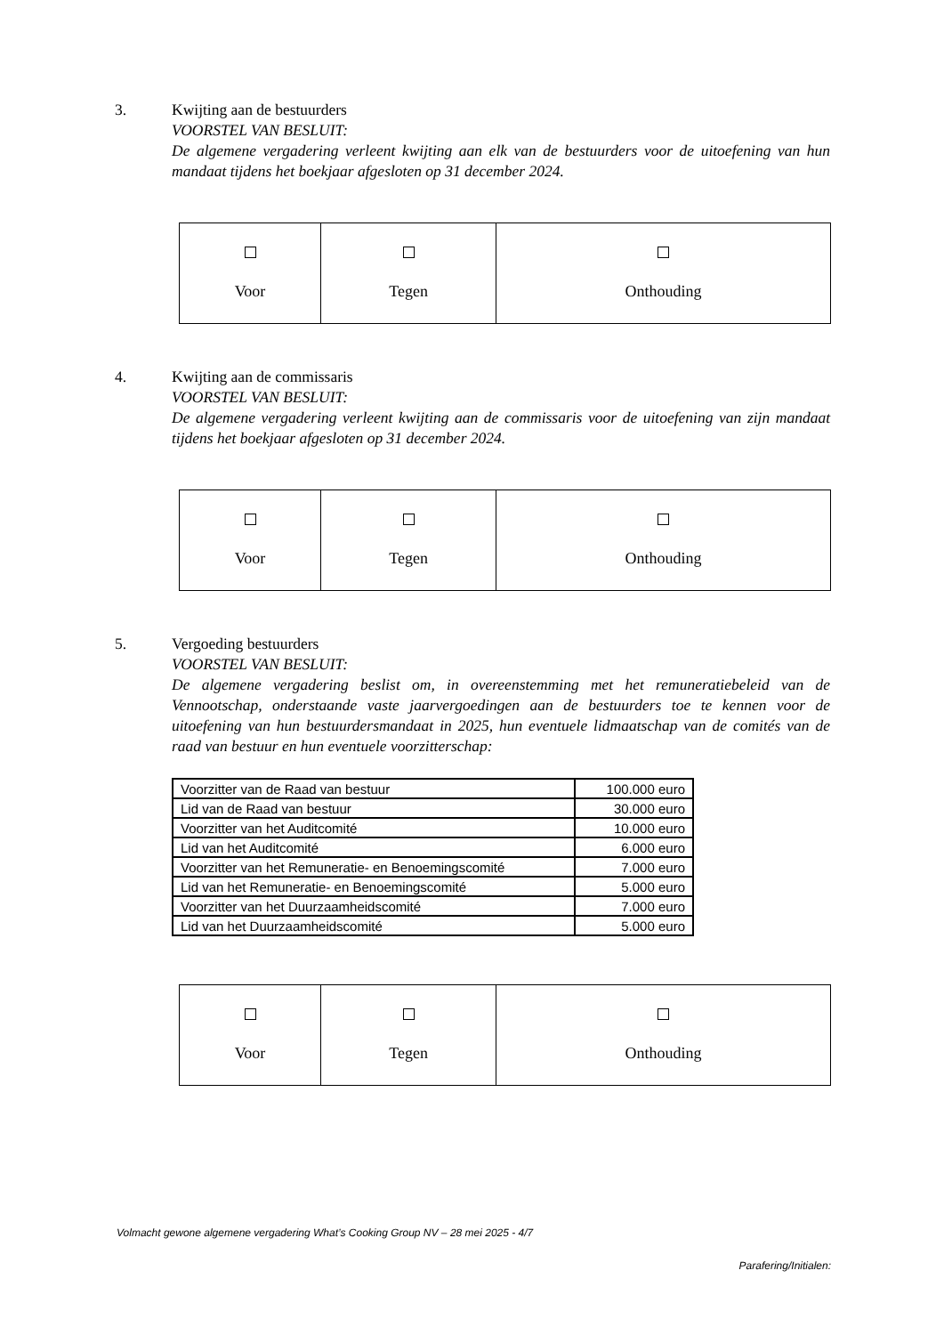3. Kwijting aan de bestuurders
VOORSTEL VAN BESLUIT:
De algemene vergadering verleent kwijting aan elk van de bestuurders voor de uitoefening van hun mandaat tijdens het boekjaar afgesloten op 31 december 2024.
| Voor | Tegen | Onthouding |
4. Kwijting aan de commissaris
VOORSTEL VAN BESLUIT:
De algemene vergadering verleent kwijting aan de commissaris voor de uitoefening van zijn mandaat tijdens het boekjaar afgesloten op 31 december 2024.
| Voor | Tegen | Onthouding |
5. Vergoeding bestuurders
VOORSTEL VAN BESLUIT:
De algemene vergadering beslist om, in overeenstemming met het remuneratiebeleid van de Vennootschap, onderstaande vaste jaarvergoedingen aan de bestuurders toe te kennen voor de uitoefening van hun bestuurdersmandaat in 2025, hun eventuele lidmaatschap van de comités van de raad van bestuur en hun eventuele voorzitterschap:
| Voorzitter van de Raad van bestuur | 100.000 euro |
| Lid van de Raad van bestuur | 30.000 euro |
| Voorzitter van het Auditcomité | 10.000 euro |
| Lid van het Auditcomité | 6.000 euro |
| Voorzitter van het Remuneratie- en Benoemingscomité | 7.000 euro |
| Lid van het Remuneratie- en Benoemingscomité | 5.000 euro |
| Voorzitter van het Duurzaamheidscomité | 7.000 euro |
| Lid van het Duurzaamheidscomité | 5.000 euro |
| Voor | Tegen | Onthouding |
Volmacht gewone algemene vergadering What’s Cooking Group NV – 28 mei 2025 - 4/7
Parafering/Initialen: